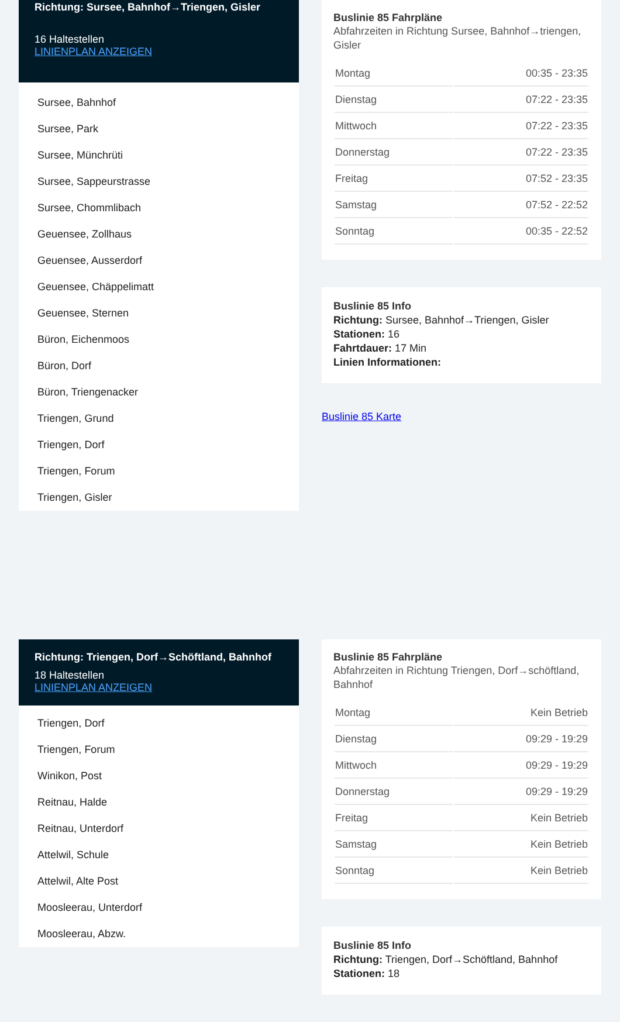Richtung: Sursee, Bahnhof→Triengen, Gisler
16 Haltestellen
LINIENPLAN ANZEIGEN
Sursee, Bahnhof
Sursee, Park
Sursee, Münchrüti
Sursee, Sappeurstrasse
Sursee, Chommlibach
Geuensee, Zollhaus
Geuensee, Ausserdorf
Geuensee, Chäppelimatt
Geuensee, Sternen
Büron, Eichenmoos
Büron, Dorf
Büron, Triengenacker
Triengen, Grund
Triengen, Dorf
Triengen, Forum
Triengen, Gisler
Buslinie 85 Fahrpläne
Abfahrzeiten in Richtung Sursee, Bahnhof→triengen, Gisler
| Montag | 00:35 - 23:35 |
| Dienstag | 07:22 - 23:35 |
| Mittwoch | 07:22 - 23:35 |
| Donnerstag | 07:22 - 23:35 |
| Freitag | 07:52 - 23:35 |
| Samstag | 07:52 - 22:52 |
| Sonntag | 00:35 - 22:52 |
Buslinie 85 Info
Richtung: Sursee, Bahnhof→Triengen, Gisler
Stationen: 16
Fahrtdauer: 17 Min
Linien Informationen:
Buslinie 85 Karte
Richtung: Triengen, Dorf→Schöftland, Bahnhof
18 Haltestellen
LINIENPLAN ANZEIGEN
Triengen, Dorf
Triengen, Forum
Winikon, Post
Reitnau, Halde
Reitnau, Unterdorf
Attelwil, Schule
Attelwil, Alte Post
Moosleerau, Unterdorf
Moosleerau, Abzw.
Buslinie 85 Fahrpläne
Abfahrzeiten in Richtung Triengen, Dorf→schöftland, Bahnhof
| Montag | Kein Betrieb |
| Dienstag | 09:29 - 19:29 |
| Mittwoch | 09:29 - 19:29 |
| Donnerstag | 09:29 - 19:29 |
| Freitag | Kein Betrieb |
| Samstag | Kein Betrieb |
| Sonntag | Kein Betrieb |
Buslinie 85 Info
Richtung: Triengen, Dorf→Schöftland, Bahnhof
Stationen: 18